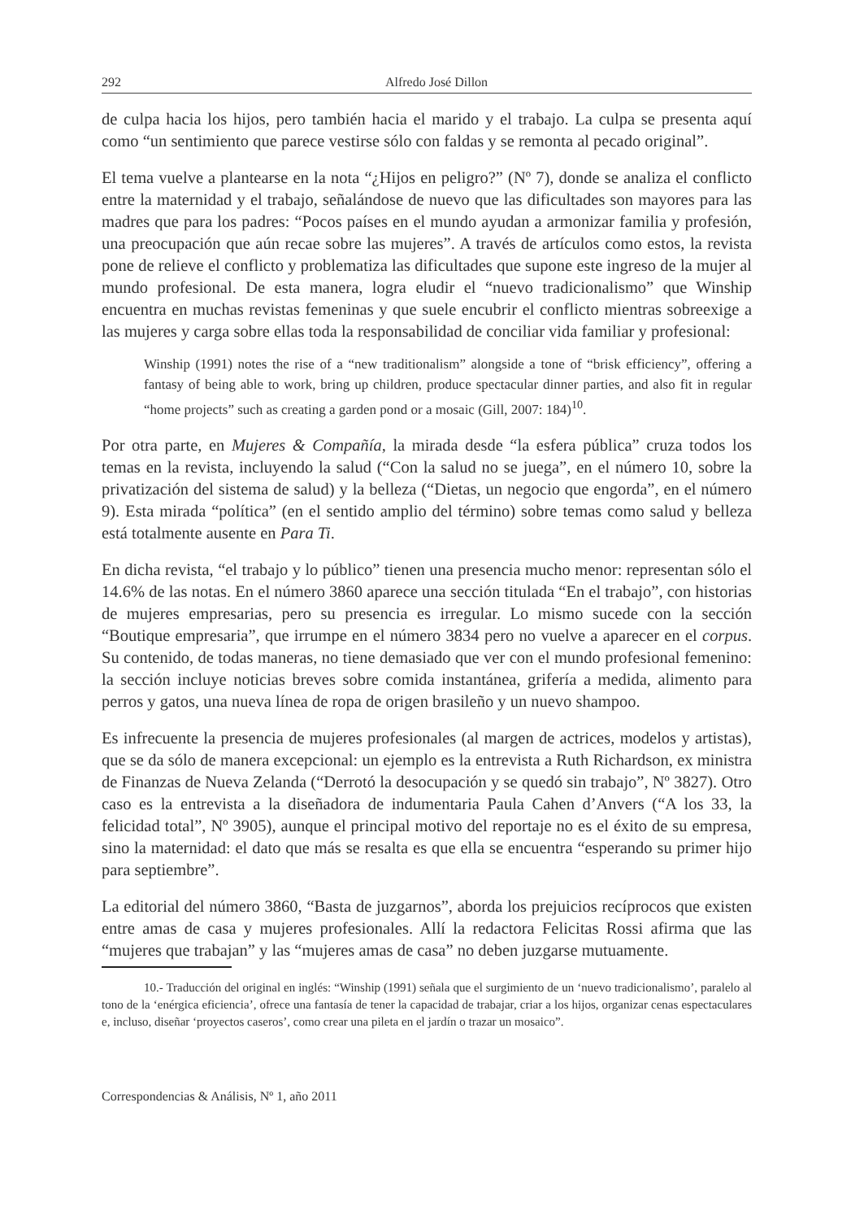292 Alfredo José Dillon
de culpa hacia los hijos, pero también hacia el marido y el trabajo. La culpa se presenta aquí como “un sentimiento que parece vestirse sólo con faldas y se remonta al pecado original”.
El tema vuelve a plantearse en la nota “¿Hijos en peligro?” (Nº 7), donde se analiza el conflicto entre la maternidad y el trabajo, señalándose de nuevo que las dificultades son mayores para las madres que para los padres: “Pocos países en el mundo ayudan a armonizar familia y profesión, una preocupación que aún recae sobre las mujeres”. A través de artículos como estos, la revista pone de relieve el conflicto y problematiza las dificultades que supone este ingreso de la mujer al mundo profesional. De esta manera, logra eludir el “nuevo tradicionalismo” que Winship encuentra en muchas revistas femeninas y que suele encubrir el conflicto mientras sobreexige a las mujeres y carga sobre ellas toda la responsabilidad de conciliar vida familiar y profesional:
Winship (1991) notes the rise of a “new traditionalism” alongside a tone of “brisk efficiency”, offering a fantasy of being able to work, bring up children, produce spectacular dinner parties, and also fit in regular “home projects” such as creating a garden pond or a mosaic (Gill, 2007: 184)<sup>10</sup>.
Por otra parte, en Mujeres & Compañía, la mirada desde “la esfera pública” cruza todos los temas en la revista, incluyendo la salud (“Con la salud no se juega”, en el número 10, sobre la privatización del sistema de salud) y la belleza (“Dietas, un negocio que engorda”, en el número 9). Esta mirada “política” (en el sentido amplio del término) sobre temas como salud y belleza está totalmente ausente en Para Ti.
En dicha revista, “el trabajo y lo público” tienen una presencia mucho menor: representan sólo el 14.6% de las notas. En el número 3860 aparece una sección titulada “En el trabajo”, con historias de mujeres empresarias, pero su presencia es irregular. Lo mismo sucede con la sección “Boutique empresaria”, que irrumpe en el número 3834 pero no vuelve a aparecer en el corpus. Su contenido, de todas maneras, no tiene demasiado que ver con el mundo profesional femenino: la sección incluye noticias breves sobre comida instantánea, grifería a medida, alimento para perros y gatos, una nueva línea de ropa de origen brasileño y un nuevo shampoo.
Es infrecuente la presencia de mujeres profesionales (al margen de actrices, modelos y artistas), que se da sólo de manera excepcional: un ejemplo es la entrevista a Ruth Richardson, ex ministra de Finanzas de Nueva Zelanda (“Derrotó la desocupación y se quedó sin trabajo”, Nº 3827). Otro caso es la entrevista a la diseñadora de indumentaria Paula Cahen d’Anvers (“A los 33, la felicidad total”, Nº 3905), aunque el principal motivo del reportaje no es el éxito de su empresa, sino la maternidad: el dato que más se resalta es que ella se encuentra “esperando su primer hijo para septiembre”.
La editorial del número 3860, “Basta de juzgarnos”, aborda los prejuicios recíprocos que existen entre amas de casa y mujeres profesionales. Allí la redactora Felicitas Rossi afirma que las “mujeres que trabajan” y las “mujeres amas de casa” no deben juzgarse mutuamente.
10.- Traducción del original en inglés: “Winship (1991) señala que el surgimiento de un ‘nuevo tradicionalismo’, paralelo al tono de la ‘enérgica eficiencia’, ofrece una fantasía de tener la capacidad de trabajar, criar a los hijos, organizar cenas espectaculares e, incluso, diseñar ‘proyectos caseros’, como crear una pileta en el jardín o trazar un mosaico”.
Correspondencias & Análisis, Nº 1, año 2011